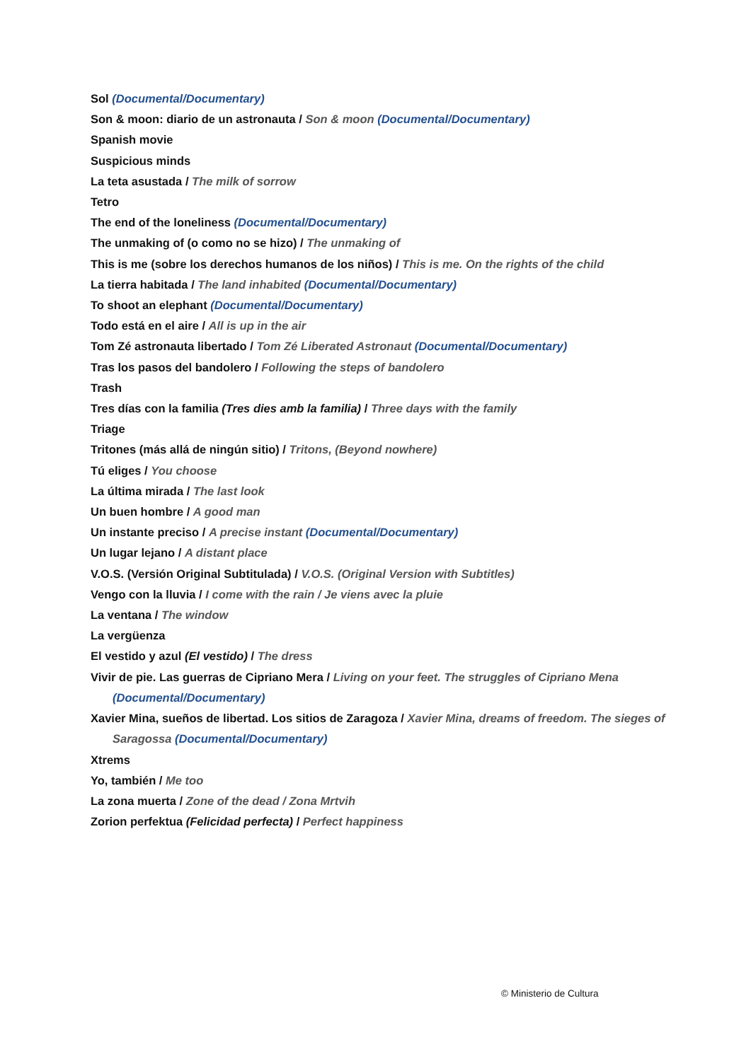Sol (Documental/Documentary)
Son & moon: diario de un astronauta / Son & moon (Documental/Documentary)
Spanish movie
Suspicious minds
La teta asustada / The milk of sorrow
Tetro
The end of the loneliness (Documental/Documentary)
The unmaking of (o como no se hizo) / The unmaking of
This is me (sobre los derechos humanos de los niños) / This is me. On the rights of the child
La tierra habitada / The land inhabited (Documental/Documentary)
To shoot an elephant (Documental/Documentary)
Todo está en el aire / All is up in the air
Tom Zé astronauta libertado / Tom Zé Liberated Astronaut (Documental/Documentary)
Tras los pasos del bandolero / Following the steps of bandolero
Trash
Tres días con la familia (Tres dies amb la familia) / Three days with the family
Triage
Tritones (más allá de ningún sitio) / Tritons, (Beyond nowhere)
Tú eliges / You choose
La última mirada / The last look
Un buen hombre / A good man
Un instante preciso / A precise instant (Documental/Documentary)
Un lugar lejano / A distant place
V.O.S. (Versión Original Subtitulada) / V.O.S. (Original Version with Subtitles)
Vengo con la lluvia / I come with the rain / Je viens avec la pluie
La ventana / The window
La vergüenza
El vestido y azul (El vestido) / The dress
Vivir de pie. Las guerras de Cipriano Mera / Living on your feet. The struggles of Cipriano Mena (Documental/Documentary)
Xavier Mina, sueños de libertad. Los sitios de Zaragoza / Xavier Mina, dreams of freedom. The sieges of Saragossa (Documental/Documentary)
Xtrems
Yo, también / Me too
La zona muerta / Zone of the dead / Zona Mrtvih
Zorion perfektua (Felicidad perfecta) / Perfect happiness
© Ministerio de Cultura